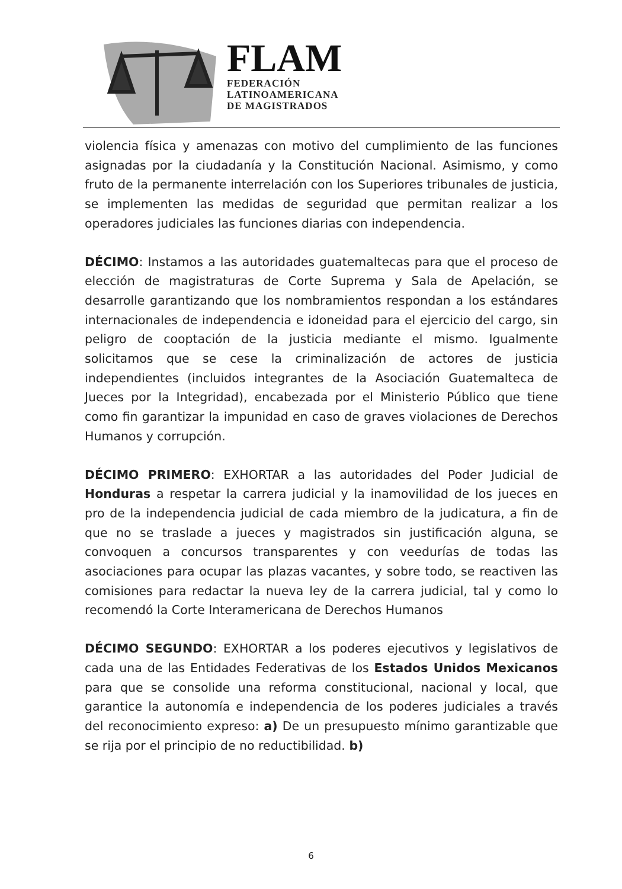FLAM
FEDERACIÓN
LATINOAMERICANA
DE MAGISTRADOS
violencia física y amenazas con motivo del cumplimiento de las funciones asignadas por la ciudadanía y la Constitución Nacional. Asimismo, y como fruto de la permanente interrelación con los Superiores tribunales de justicia, se implementen las medidas de seguridad que permitan realizar a los operadores judiciales las funciones diarias con independencia.
DÉCIMO: Instamos a las autoridades guatemaltecas para que el proceso de elección de magistraturas de Corte Suprema y Sala de Apelación, se desarrolle garantizando que los nombramientos respondan a los estándares internacionales de independencia e idoneidad para el ejercicio del cargo, sin peligro de cooptación de la justicia mediante el mismo. Igualmente solicitamos que se cese la criminalización de actores de justicia independientes (incluidos integrantes de la Asociación Guatemalteca de Jueces por la Integridad), encabezada por el Ministerio Público que tiene como fin garantizar la impunidad en caso de graves violaciones de Derechos Humanos y corrupción.
DÉCIMO PRIMERO: EXHORTAR a las autoridades del Poder Judicial de Honduras a respetar la carrera judicial y la inamovilidad de los jueces en pro de la independencia judicial de cada miembro de la judicatura, a fin de que no se traslade a jueces y magistrados sin justificación alguna, se convoquen a concursos transparentes y con veedurías de todas las asociaciones para ocupar las plazas vacantes, y sobre todo, se reactiven las comisiones para redactar la nueva ley de la carrera judicial, tal y como lo recomendó la Corte Interamericana de Derechos Humanos
DÉCIMO SEGUNDO: EXHORTAR a los poderes ejecutivos y legislativos de cada una de las Entidades Federativas de los Estados Unidos Mexicanos para que se consolide una reforma constitucional, nacional y local, que garantice la autonomía e independencia de los poderes judiciales a través del reconocimiento expreso: a) De un presupuesto mínimo garantizable que se rija por el principio de no reductibilidad. b)
6